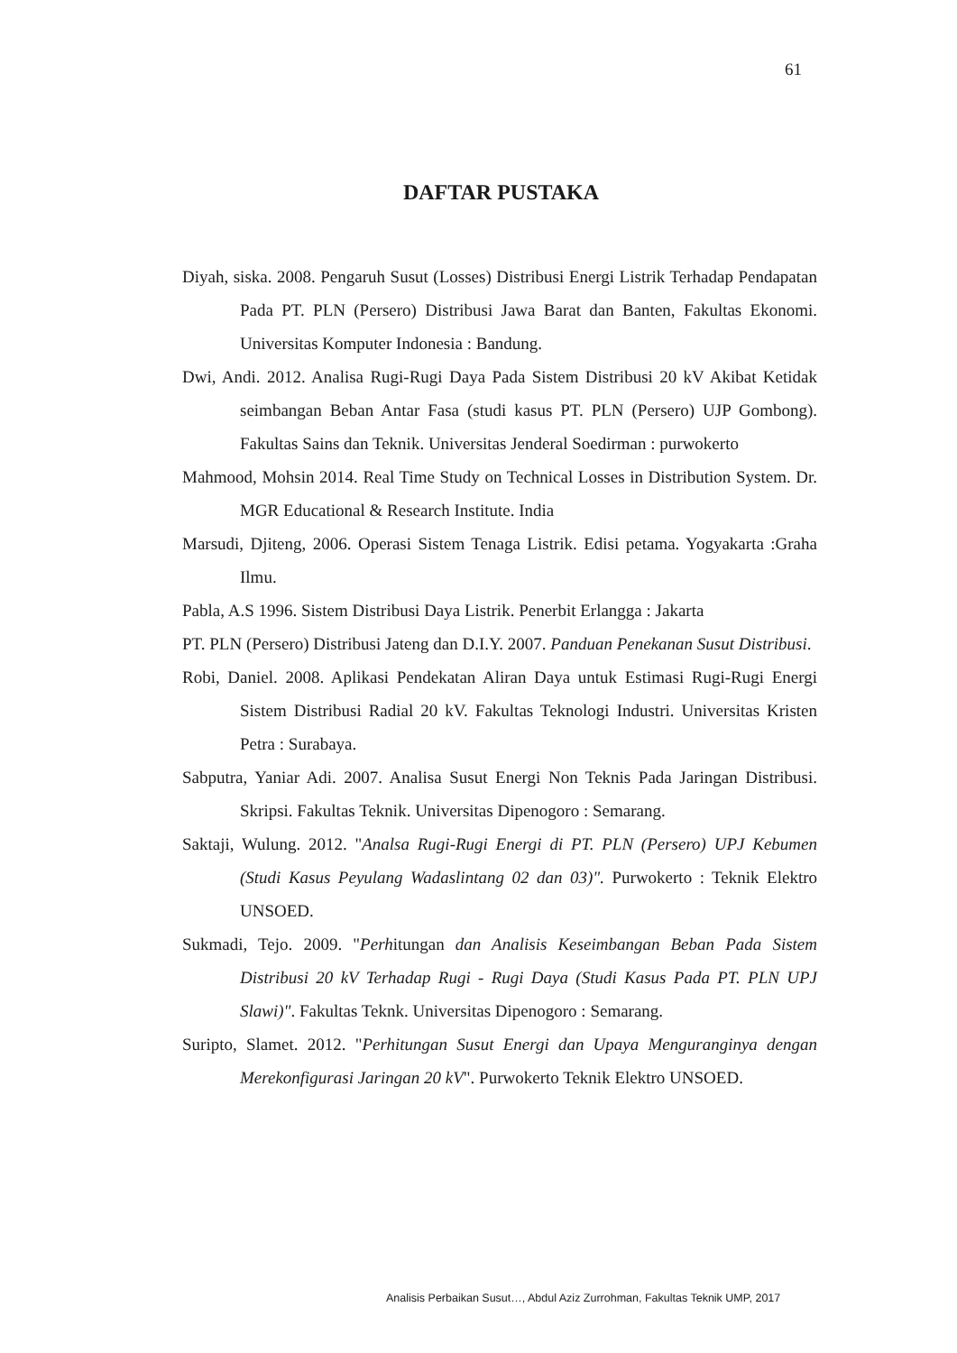61
DAFTAR PUSTAKA
Diyah, siska. 2008. Pengaruh Susut (Losses) Distribusi Energi Listrik Terhadap Pendapatan Pada PT. PLN (Persero) Distribusi Jawa Barat dan Banten, Fakultas Ekonomi. Universitas Komputer Indonesia : Bandung.
Dwi, Andi. 2012. Analisa Rugi-Rugi Daya Pada Sistem Distribusi 20 kV Akibat Ketidak seimbangan Beban Antar Fasa (studi kasus PT. PLN (Persero) UJP Gombong). Fakultas Sains dan Teknik. Universitas Jenderal Soedirman : purwokerto
Mahmood, Mohsin 2014. Real Time Study on Technical Losses in Distribution System. Dr. MGR Educational & Research Institute. India
Marsudi, Djiteng, 2006. Operasi Sistem Tenaga Listrik. Edisi petama. Yogyakarta :Graha Ilmu.
Pabla, A.S 1996. Sistem Distribusi Daya Listrik. Penerbit Erlangga : Jakarta
PT. PLN (Persero) Distribusi Jateng dan D.I.Y. 2007. Panduan Penekanan Susut Distribusi.
Robi, Daniel. 2008. Aplikasi Pendekatan Aliran Daya untuk Estimasi Rugi-Rugi Energi Sistem Distribusi Radial 20 kV. Fakultas Teknologi Industri. Universitas Kristen Petra : Surabaya.
Sabputra, Yaniar Adi. 2007. Analisa Susut Energi Non Teknis Pada Jaringan Distribusi. Skripsi. Fakultas Teknik. Universitas Dipenogoro : Semarang.
Saktaji, Wulung. 2012. "Analsa Rugi-Rugi Energi di PT. PLN (Persero) UPJ Kebumen (Studi Kasus Peyulang Wadaslintang 02 dan 03)". Purwokerto : Teknik Elektro UNSOED.
Sukmadi, Tejo. 2009. "Perhitungan dan Analisis Keseimbangan Beban Pada Sistem Distribusi 20 kV Terhadap Rugi - Rugi Daya (Studi Kasus Pada PT. PLN UPJ Slawi)". Fakultas Teknk. Universitas Dipenogoro : Semarang.
Suripto, Slamet. 2012. "Perhitungan Susut Energi dan Upaya Menguranginya dengan Merekonfigurasi Jaringan 20 kV". Purwokerto Teknik Elektro UNSOED.
Analisis Perbaikan Susut…, Abdul Aziz Zurrohman, Fakultas Teknik UMP, 2017